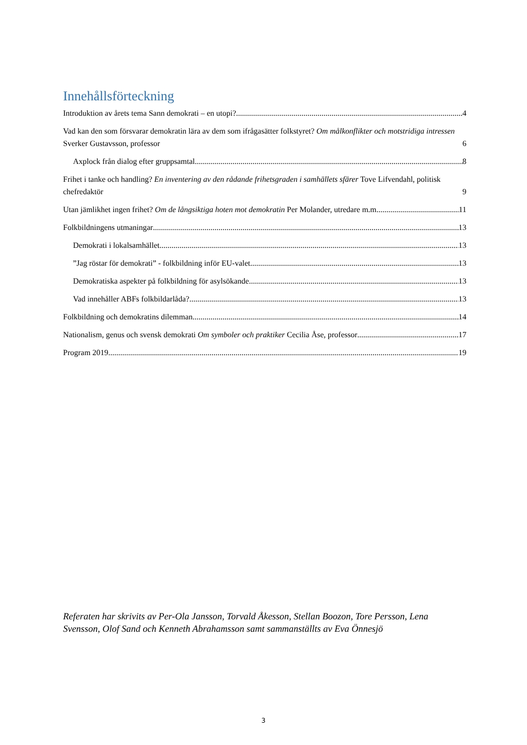Innehållsförteckning
Introduktion av årets tema Sann demokrati – en utopi? 4
Vad kan den som försvarar demokratin lära av dem som ifrågasätter folkstyret? Om målkonflikter och motstridiga intressen Sverker Gustavsson, professor 6
Axplock från dialog efter gruppsamtal 8
Frihet i tanke och handling? En inventering av den rådande frihetsgraden i samhällets sfärer Tove Lifvendahl, politisk chefredaktör 9
Utan jämlikhet ingen frihet? Om de långsiktiga hoten mot demokratin Per Molander, utredare m.m. 11
Folkbildningens utmaningar 13
Demokrati i lokalsamhället 13
”Jag röstar för demokrati” - folkbildning inför EU-valet 13
Demokratiska aspekter på folkbildning för asylsökande 13
Vad innehåller ABFs folkbildarlåda? 13
Folkbildning och demokratins dilemman 14
Nationalism, genus och svensk demokrati Om symboler och praktiker Cecilia Åse, professor 17
Program 2019 19
Referaten har skrivits av Per-Ola Jansson, Torvald Åkesson, Stellan Boozon, Tore Persson, Lena Svensson, Olof Sand och Kenneth Abrahamsson samt sammanställts av Eva Önnesjö
3